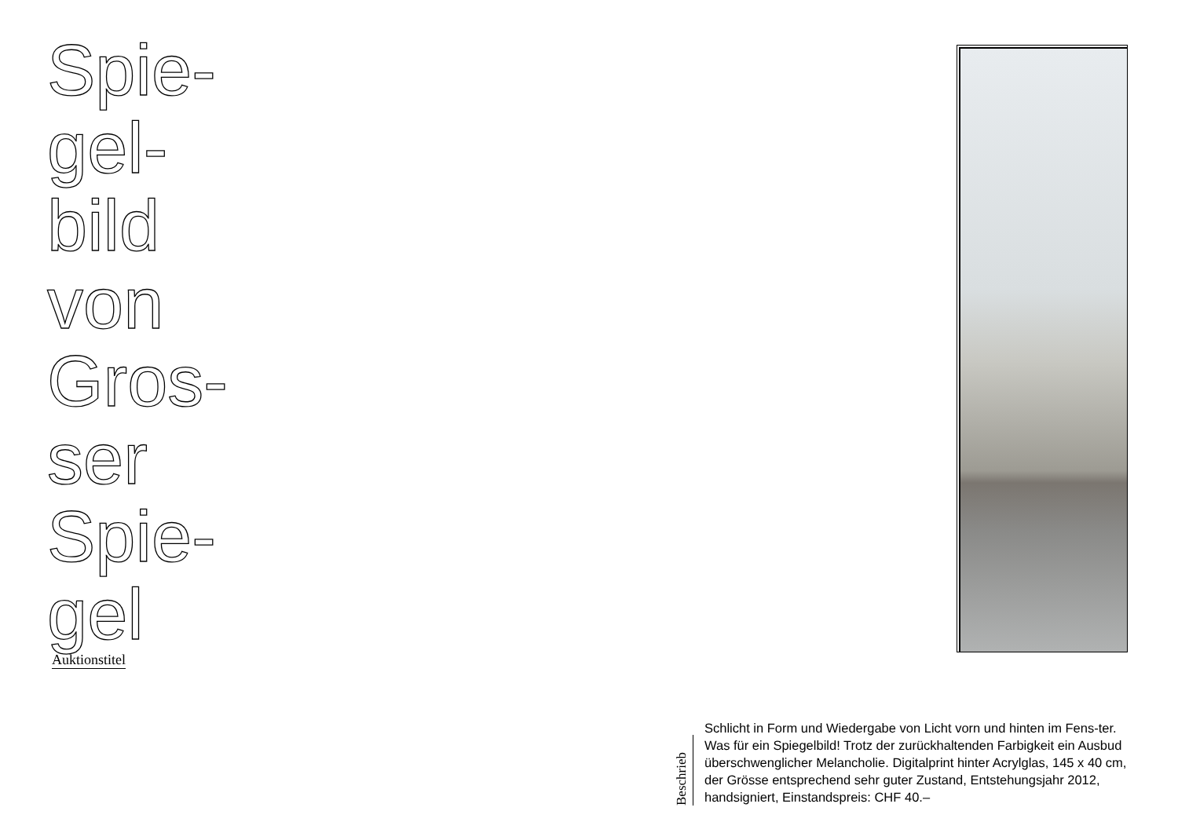Spie-
gel-
bild
von
Gros-
ser
Spie-
gel
Auktionstitel
Beschrieb
Schlicht in Form und Wiedergabe von Licht vorn und hinten im Fens-ter. Was für ein Spiegelbild! Trotz der zurückhaltenden Farbigkeit ein Ausbud überschwenglicher Melancholie. Digitalprint hinter Acrylglas, 145 x 40 cm, der Grösse entsprechend sehr guter Zustand, Entstehungsjahr 2012, handsigniert, Einstandspreis: CHF 40.–